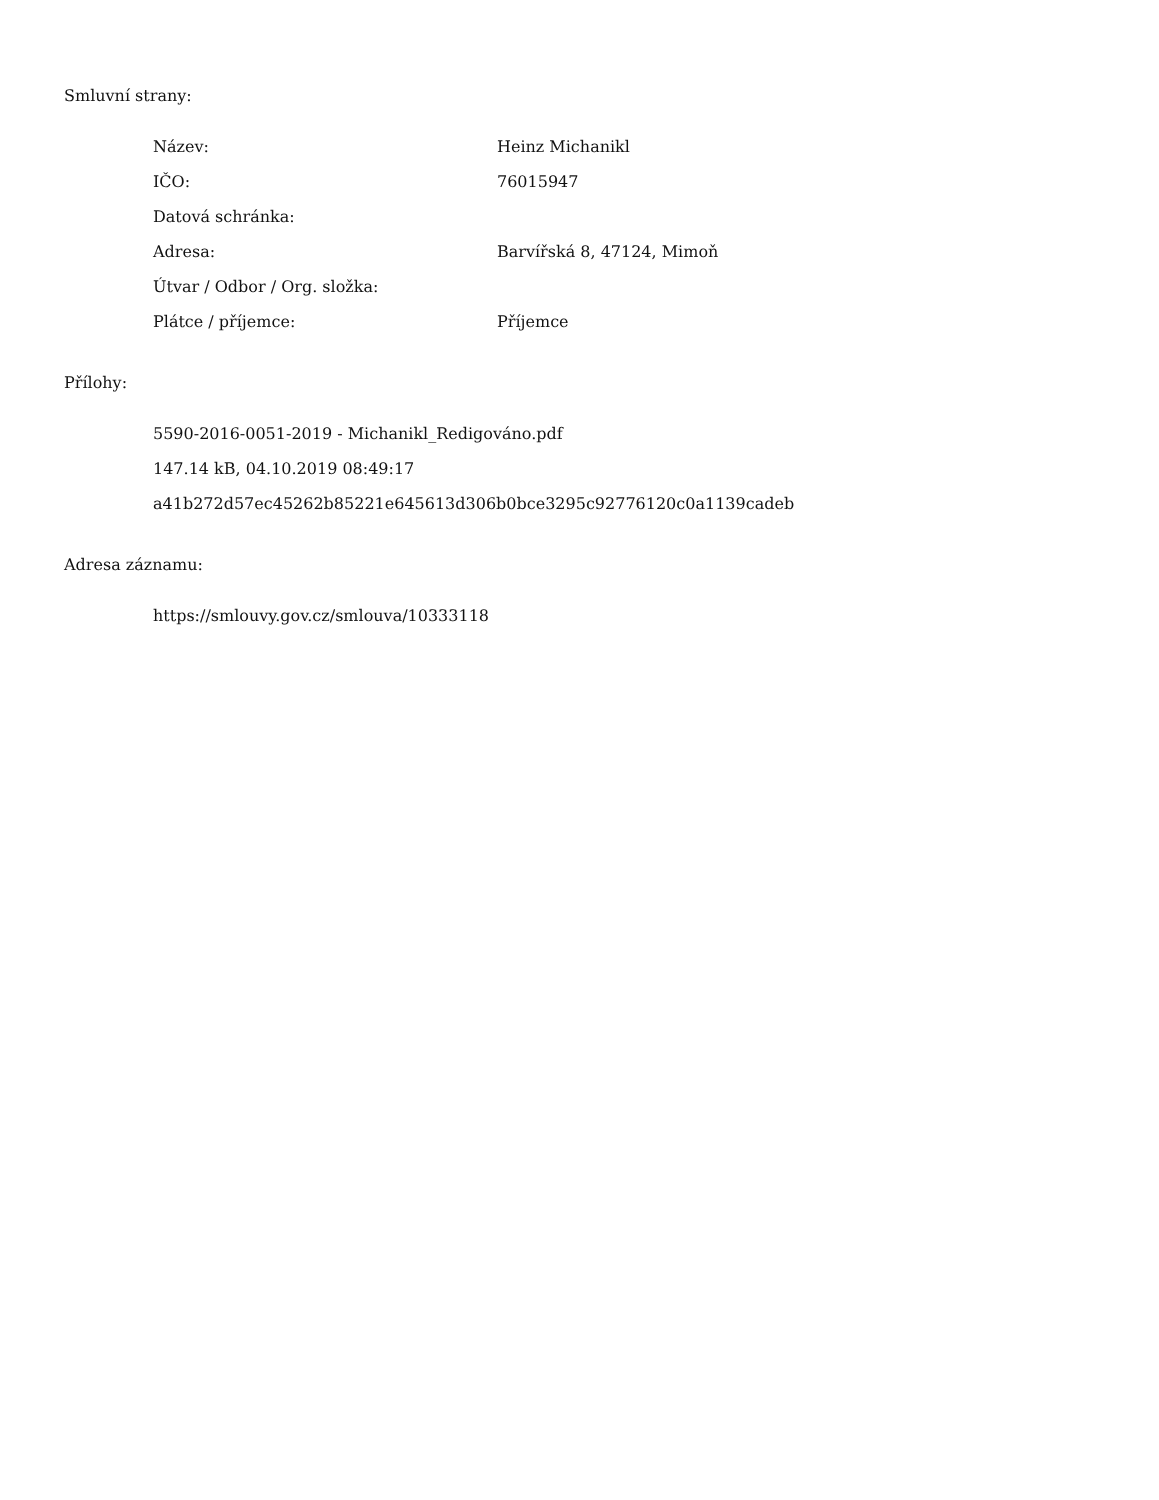Smluvní strany:
| Název: | Heinz Michanikl |
| IČO: | 76015947 |
| Datová schránka: | |
| Adresa: | Barvířská 8, 47124, Mimoň |
| Útvar / Odbor / Org. složka: | |
| Plátce / příjemce: | Příjemce |
Přílohy:
5590-2016-0051-2019 - Michanikl_Redigováno.pdf
147.14 kB, 04.10.2019 08:49:17
a41b272d57ec45262b85221e645613d306b0bce3295c92776120c0a1139cadeb
Adresa záznamu:
https://smlouvy.gov.cz/smlouva/10333118